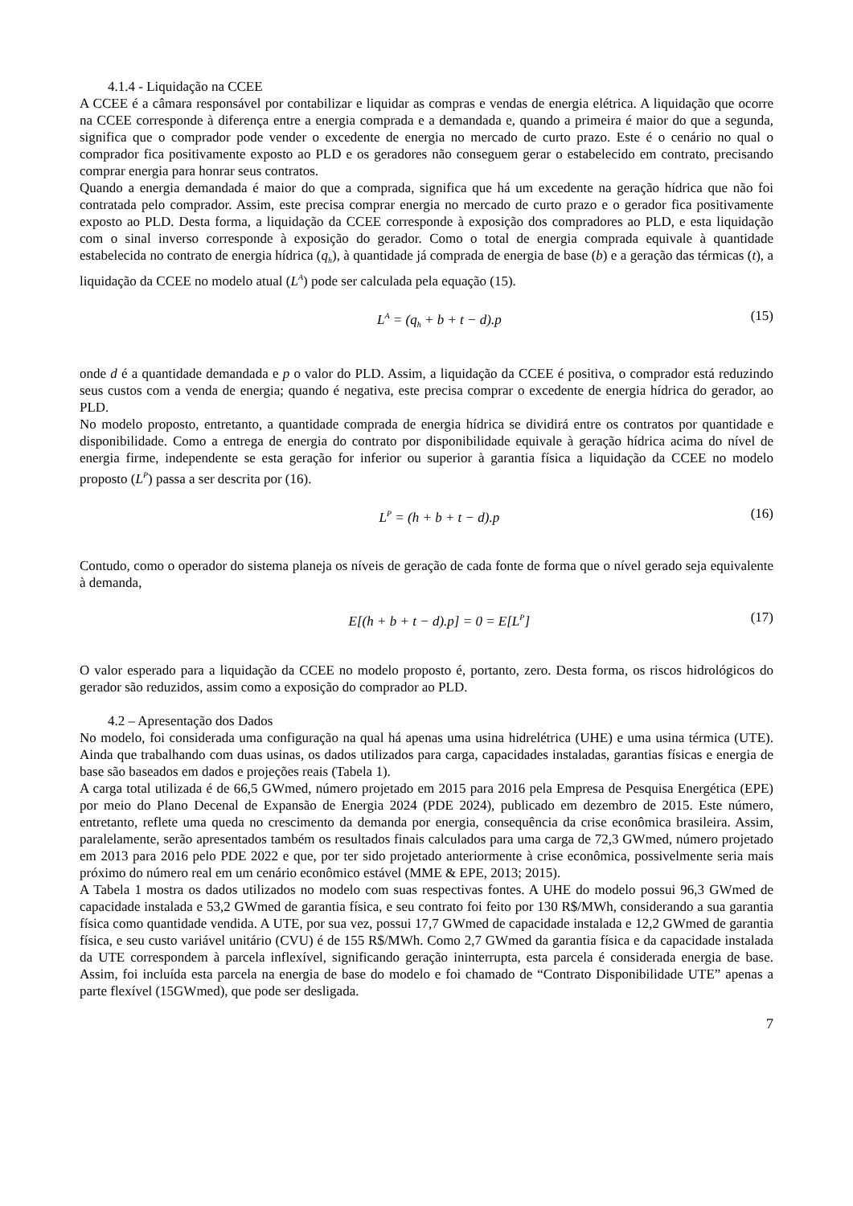4.1.4 - Liquidação na CCEE
A CCEE é a câmara responsável por contabilizar e liquidar as compras e vendas de energia elétrica. A liquidação que ocorre na CCEE corresponde à diferença entre a energia comprada e a demandada e, quando a primeira é maior do que a segunda, significa que o comprador pode vender o excedente de energia no mercado de curto prazo. Este é o cenário no qual o comprador fica positivamente exposto ao PLD e os geradores não conseguem gerar o estabelecido em contrato, precisando comprar energia para honrar seus contratos.
Quando a energia demandada é maior do que a comprada, significa que há um excedente na geração hídrica que não foi contratada pelo comprador. Assim, este precisa comprar energia no mercado de curto prazo e o gerador fica positivamente exposto ao PLD. Desta forma, a liquidação da CCEE corresponde à exposição dos compradores ao PLD, e esta liquidação com o sinal inverso corresponde à exposição do gerador. Como o total de energia comprada equivale à quantidade estabelecida no contrato de energia hídrica (q<sub>h</sub>), à quantidade já comprada de energia de base (b) e a geração das térmicas (t), a liquidação da CCEE no modelo atual (L<sup>A</sup>) pode ser calculada pela equação (15).
L<sup>A</sup> = (q<sub>h</sub> + b + t − d).p (15)
onde d é a quantidade demandada e p o valor do PLD. Assim, a liquidação da CCEE é positiva, o comprador está reduzindo seus custos com a venda de energia; quando é negativa, este precisa comprar o excedente de energia hídrica do gerador, ao PLD.
No modelo proposto, entretanto, a quantidade comprada de energia hídrica se dividirá entre os contratos por quantidade e disponibilidade. Como a entrega de energia do contrato por disponibilidade equivale à geração hídrica acima do nível de energia firme, independente se esta geração for inferior ou superior à garantia física a liquidação da CCEE no modelo proposto (L<sup>P</sup>) passa a ser descrita por (16).
L<sup>P</sup> = (h + b + t − d).p (16)
Contudo, como o operador do sistema planeja os níveis de geração de cada fonte de forma que o nível gerado seja equivalente à demanda,
E[(h + b + t − d).p] = 0 = E[L<sup>P</sup>] (17)
O valor esperado para a liquidação da CCEE no modelo proposto é, portanto, zero. Desta forma, os riscos hidrológicos do gerador são reduzidos, assim como a exposição do comprador ao PLD.
4.2 – Apresentação dos Dados
No modelo, foi considerada uma configuração na qual há apenas uma usina hidrelétrica (UHE) e uma usina térmica (UTE). Ainda que trabalhando com duas usinas, os dados utilizados para carga, capacidades instaladas, garantias físicas e energia de base são baseados em dados e projeções reais (Tabela 1).
A carga total utilizada é de 66,5 GWmed, número projetado em 2015 para 2016 pela Empresa de Pesquisa Energética (EPE) por meio do Plano Decenal de Expansão de Energia 2024 (PDE 2024), publicado em dezembro de 2015. Este número, entretanto, reflete uma queda no crescimento da demanda por energia, consequência da crise econômica brasileira. Assim, paralelamente, serão apresentados também os resultados finais calculados para uma carga de 72,3 GWmed, número projetado em 2013 para 2016 pelo PDE 2022 e que, por ter sido projetado anteriormente à crise econômica, possivelmente seria mais próximo do número real em um cenário econômico estável (MME & EPE, 2013; 2015).
A Tabela 1 mostra os dados utilizados no modelo com suas respectivas fontes. A UHE do modelo possui 96,3 GWmed de capacidade instalada e 53,2 GWmed de garantia física, e seu contrato foi feito por 130 R$/MWh, considerando a sua garantia física como quantidade vendida. A UTE, por sua vez, possui 17,7 GWmed de capacidade instalada e 12,2 GWmed de garantia física, e seu custo variável unitário (CVU) é de 155 R$/MWh. Como 2,7 GWmed da garantia física e da capacidade instalada da UTE correspondem à parcela inflexível, significando geração ininterrupta, esta parcela é considerada energia de base. Assim, foi incluída esta parcela na energia de base do modelo e foi chamado de “Contrato Disponibilidade UTE” apenas a parte flexível (15GWmed), que pode ser desligada.
7